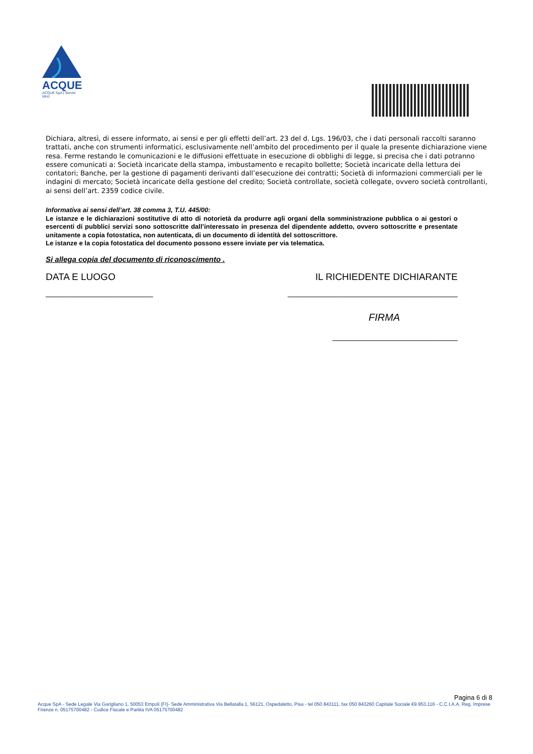ACQUE
ACQUE SpA | Servizi Idrici
Dichiara, altresì, di essere informato, ai sensi e per gli effetti dell’art. 23 del d. Lgs. 196/03, che i dati personali raccolti saranno trattati, anche con strumenti informatici, esclusivamente nell’ambito del procedimento per il quale la presente dichiarazione viene resa. Ferme restando le comunicazioni e le diffusioni effettuate in esecuzione di obblighi di legge, si precisa che i dati potranno essere comunicati a: Società incaricate della stampa, imbustamento e recapito bollette; Società incaricate della lettura dei contatori; Banche, per la gestione di pagamenti derivanti dall’esecuzione dei contratti; Società di informazioni commerciali per le indagini di mercato; Società incaricate della gestione del credito; Società controllate, società collegate, ovvero società controllanti, ai sensi dell’art. 2359 codice civile.
Informativa ai sensi dell’art. 38 comma 3, T.U. 445/00:
Le istanze e le dichiarazioni sostitutive di atto di notorietà da produrre agli organi della somministrazione pubblica o ai gestori o esercenti di pubblici servizi sono sottoscritte dall’interessato in presenza del dipendente addetto, ovvero sottoscritte e presentate unitamente a copia fotostatica, non autenticata, di un documento di identità del sottoscrittore.
Le istanze e la copia fotostatica del documento possono essere inviate per via telematica.
Si allega copia del documento di riconoscimento .
DATA E LUOGO IL RICHIEDENTE DICHIARANTE
________________________ ______________________________________
FIRMA
____________________________
Pagina 6 di 8
Acque SpA - Sede Legale Via Garigliano 1, 50053 Empoli (FI)- Sede Amministrativa Via Bellatalla 1, 56121, Ospedaletto, Pisa - tel 050 843111, fax 050 843260 Capitale Sociale €9.953.116 - C.C.I.A.A. Reg. Imprese Firenze n. 05175700482 - Codice Fiscale e Partita IVA 05175700482